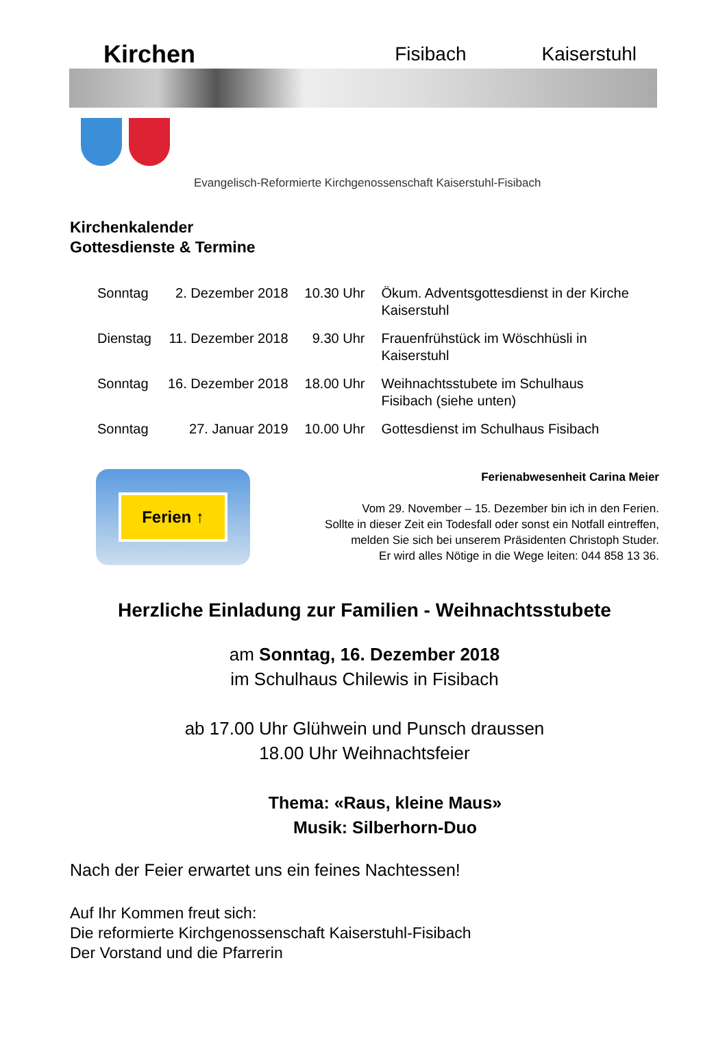Kirchen Fisibach Kaiserstuhl
Evangelisch-Reformierte Kirchgenossenschaft Kaiserstuhl-Fisibach
Kirchenkalender
Gottesdienste & Termine
| Sonntag | 2. Dezember 2018 | 10.30 Uhr | Ökum. Adventsgottesdienst in der Kirche Kaiserstuhl |
| Dienstag | 11. Dezember 2018 | 9.30 Uhr | Frauenfrühstück im Wöschhüsli in Kaiserstuhl |
| Sonntag | 16. Dezember 2018 | 18.00 Uhr | Weihnachtsstubete im Schulhaus Fisibach (siehe unten) |
| Sonntag | 27. Januar 2019 | 10.00 Uhr | Gottesdienst im Schulhaus Fisibach |
Ferien ↑
Ferienabwesenheit Carina Meier
Vom 29. November – 15. Dezember bin ich in den Ferien.
Sollte in dieser Zeit ein Todesfall oder sonst ein Notfall eintreffen,
melden Sie sich bei unserem Präsidenten Christoph Studer.
Er wird alles Nötige in die Wege leiten: 044 858 13 36.
Herzliche Einladung zur Familien - Weihnachtsstubete
am Sonntag, 16. Dezember 2018
im Schulhaus Chilewis in Fisibach
ab 17.00 Uhr Glühwein und Punsch draussen
18.00 Uhr Weihnachtsfeier
Thema: «Raus, kleine Maus»
Musik: Silberhorn-Duo
Nach der Feier erwartet uns ein feines Nachtessen!
Auf Ihr Kommen freut sich:
Die reformierte Kirchgenossenschaft Kaiserstuhl-Fisibach
Der Vorstand und die Pfarrerin